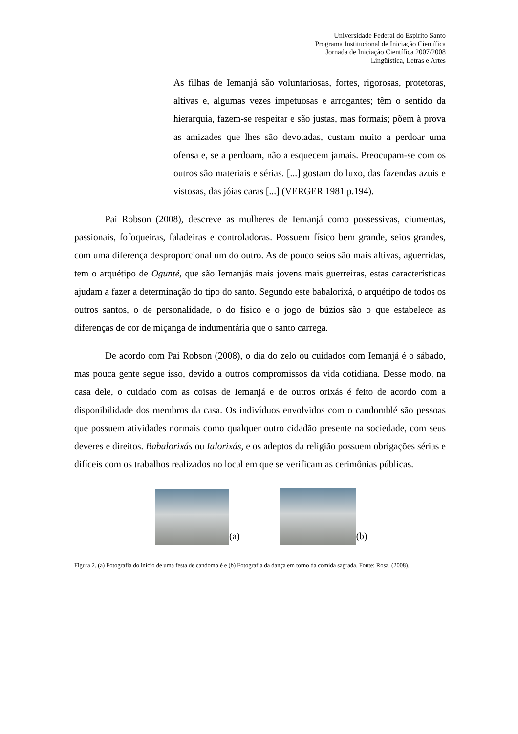Universidade Federal do Espírito Santo
Programa Institucional de Iniciação Científica
Jornada de Iniciação Científica 2007/2008
Lingüística, Letras e Artes
As filhas de Iemanjá são voluntariosas, fortes, rigorosas, protetoras, altivas e, algumas vezes impetuosas e arrogantes; têm o sentido da hierarquia, fazem-se respeitar e são justas, mas formais; põem à prova as amizades que lhes são devotadas, custam muito a perdoar uma ofensa e, se a perdoam, não a esquecem jamais. Preocupam-se com os outros são materiais e sérias. [...] gostam do luxo, das fazendas azuis e vistosas, das jóias caras [...] (VERGER 1981 p.194).
Pai Robson (2008), descreve as mulheres de Iemanjá como possessivas, ciumentas, passionais, fofoqueiras, faladeiras e controladoras. Possuem físico bem grande, seios grandes, com uma diferença desproporcional um do outro. As de pouco seios são mais altivas, aguerridas, tem o arquétipo de Ogunté, que são Iemanjás mais jovens mais guerreiras, estas características ajudam a fazer a determinação do tipo do santo. Segundo este babalorixá, o arquétipo de todos os outros santos, o de personalidade, o do físico e o jogo de búzios são o que estabelece as diferenças de cor de miçanga de indumentária que o santo carrega.
De acordo com Pai Robson (2008), o dia do zelo ou cuidados com Iemanjá é o sábado, mas pouca gente segue isso, devido a outros compromissos da vida cotidiana. Desse modo, na casa dele, o cuidado com as coisas de Iemanjá e de outros orixás é feito de acordo com a disponibilidade dos membros da casa. Os indivíduos envolvidos com o candomblé são pessoas que possuem atividades normais como qualquer outro cidadão presente na sociedade, com seus deveres e direitos. Babalorixás ou Ialorixás, e os adeptos da religião possuem obrigações sérias e difíceis com os trabalhos realizados no local em que se verificam as cerimônias públicas.
(a)
(b)
Figura 2. (a) Fotografia do início de uma festa de candomblé e (b) Fotografia da dança em torno da comida sagrada. Fonte: Rosa. (2008).